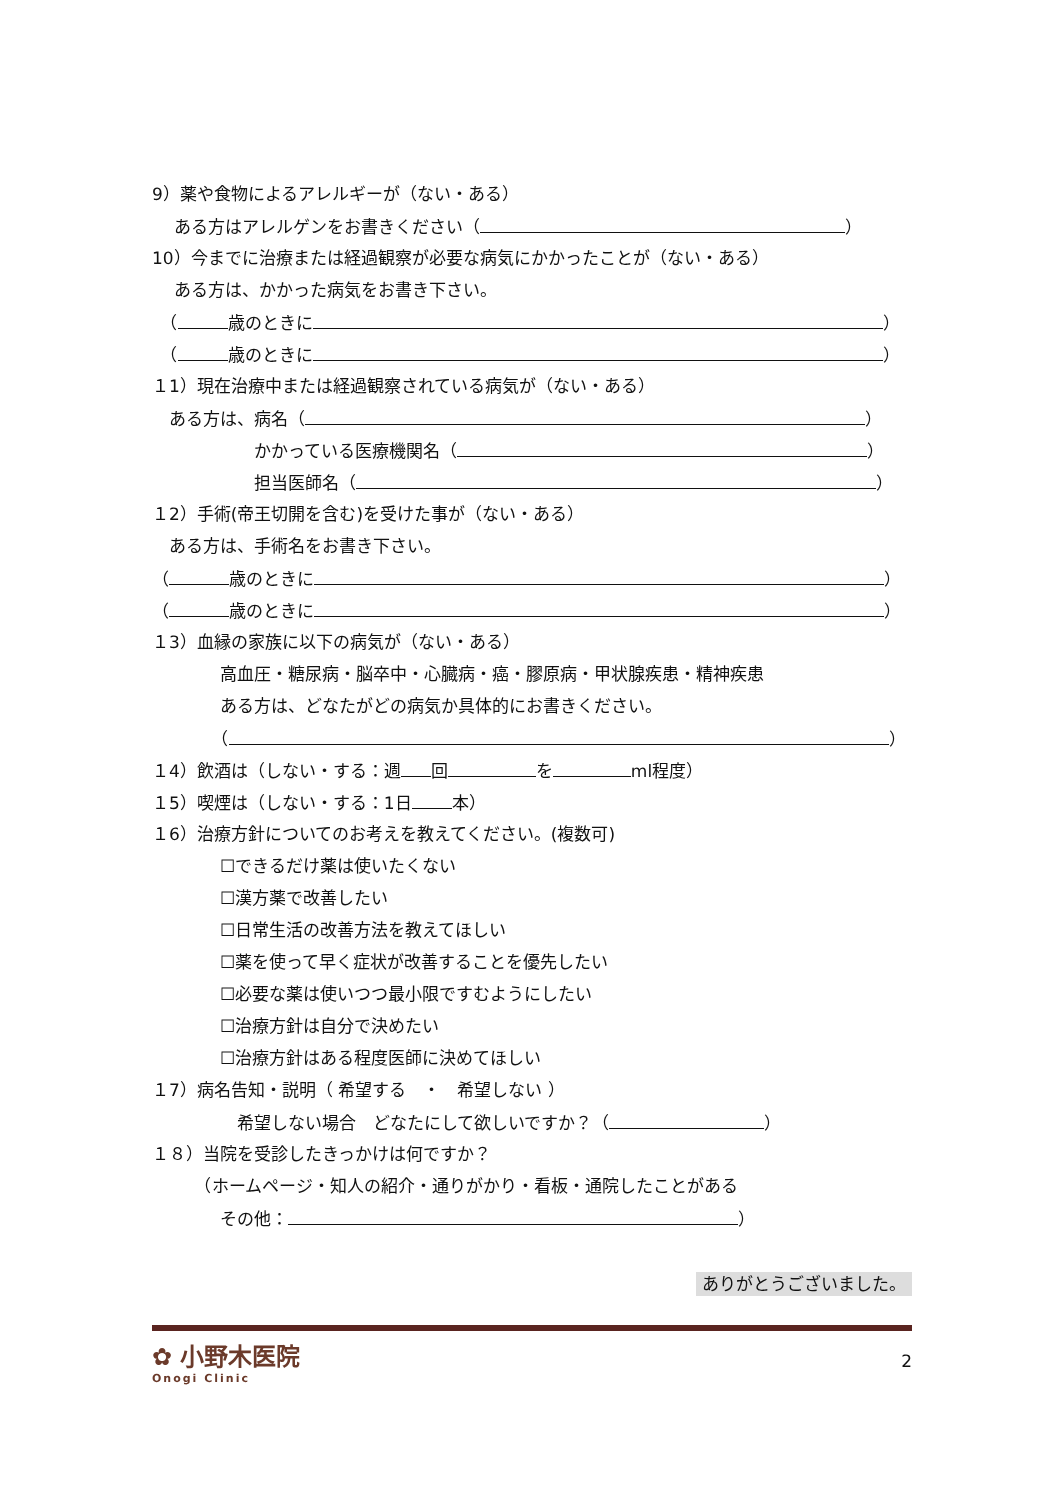9）薬や食物によるアレルギーが（ない・ある）
　 ある方はアレルゲンをお書きください（ ）
10）今までに治療または経過観察が必要な病気にかかったことが（ない・ある）
　 ある方は、かかった病気をお書き下さい。
　（ 歳のときに ）
　（ 歳のときに ）
１1）現在治療中または経過観察されている病気が（ない・ある）
　ある方は、病名（ ）
　　　　　　かかっている医療機関名（ ）
　　　　　　担当医師名（ ）
１2）手術(帝王切開を含む)を受けた事が（ない・ある）
　ある方は、手術名をお書き下さい。
（ 歳のときに ）
（ 歳のときに ）
１3）血縁の家族に以下の病気が（ない・ある）
　　　　高血圧・糖尿病・脳卒中・心臓病・癌・膠原病・甲状腺疾患・精神疾患
　　　　ある方は、どなたがどの病気か具体的にお書きください。
　　　　（ ）
１4）飲酒は（しない・する：週 回 を ml程度）
１5）喫煙は（しない・する：1日 本）
１6）治療方針についてのお考えを教えてください。(複数可)
　　　　☐できるだけ薬は使いたくない
　　　　☐漢方薬で改善したい
　　　　☐日常生活の改善方法を教えてほしい
　　　　☐薬を使って早く症状が改善することを優先したい
　　　　☐必要な薬は使いつつ最小限ですむようにしたい
　　　　☐治療方針は自分で決めたい
　　　　☐治療方針はある程度医師に決めてほしい
１7）病名告知・説明（ 希望する　・　希望しない ）
　　　　　希望しない場合　どなたにして欲しいですか？（ ）
１８）当院を受診したきっかけは何ですか？
　　　（ホームページ・知人の紹介・通りがかり・看板・通院したことがある
　　　　その他： ）
ありがとうございました。
✿ 小野木医院
Onogi Clinic
2